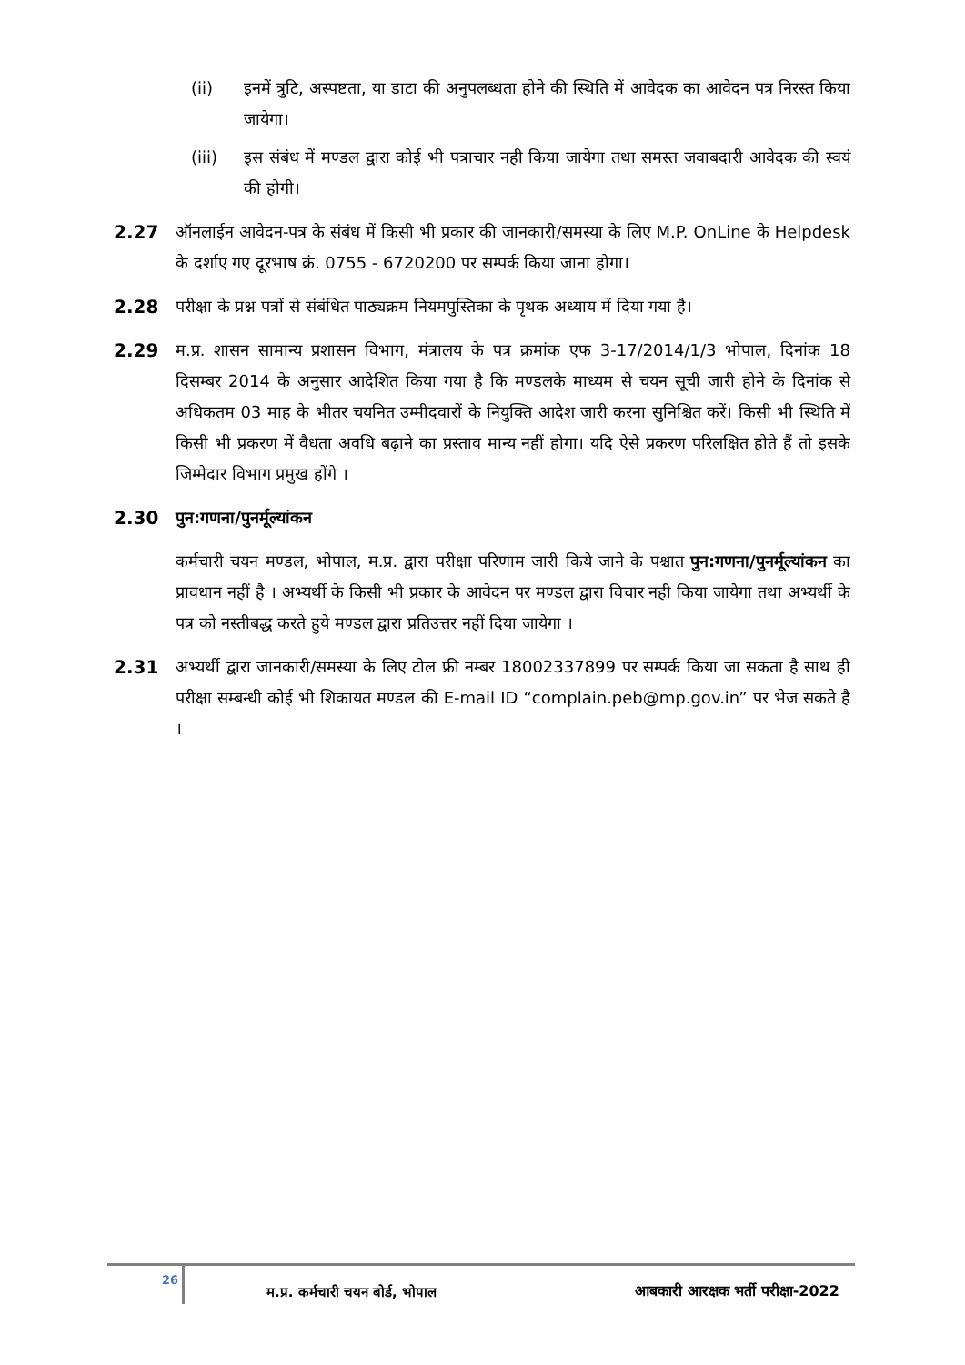(ii) इनमें त्रुटि, अस्पष्टता, या डाटा की अनुपलब्धता होने की स्थिति में आवेदक का आवेदन पत्र निरस्त किया जायेगा।
(iii) इस संबंध में मण्डल द्वारा कोई भी पत्राचार नही किया जायेगा तथा समस्त जवाबदारी आवेदक की स्वयं की होगी।
2.27 ऑनलाईन आवेदन-पत्र के संबंध में किसी भी प्रकार की जानकारी/समस्या के लिए M.P. OnLine के Helpdesk के दर्शाए गए दूरभाष क्रं. 0755 - 6720200 पर सम्पर्क किया जाना होगा।
2.28 परीक्षा के प्रश्न पत्रों से संबंधित पाठ्यक्रम नियमपुस्तिका के पृथक अध्याय में दिया गया है।
2.29 म.प्र. शासन सामान्य प्रशासन विभाग, मंत्रालय के पत्र क्रमांक एफ 3-17/2014/1/3 भोपाल, दिनांक 18 दिसम्बर 2014 के अनुसार आदेशित किया गया है कि मण्डलके माध्यम से चयन सूची जारी होने के दिनांक से अधिकतम 03 माह के भीतर चयनित उम्मीदवारों के नियुक्ति आदेश जारी करना सुनिश्चित करें। किसी भी स्थिति में किसी भी प्रकरण में वैधता अवधि बढ़ाने का प्रस्ताव मान्य नहीं होगा। यदि ऐसे प्रकरण परिलक्षित होते हैं तो इसके जिम्मेदार विभाग प्रमुख होंगे ।
2.30 पुन:गणना/पुनर्मूल्यांकन
कर्मचारी चयन मण्डल, भोपाल, म.प्र. द्वारा परीक्षा परिणाम जारी किये जाने के पश्चात पुन:गणना/पुनर्मूल्यांकन का प्रावधान नहीं है । अभ्यर्थी के किसी भी प्रकार के आवेदन पर मण्डल द्वारा विचार नही किया जायेगा तथा अभ्यर्थी के पत्र को नस्तीबद्ध करते हुये मण्डल द्वारा प्रतिउत्तर नहीं दिया जायेगा ।
2.31 अभ्यर्थी द्वारा जानकारी/समस्या के लिए टोल फ्री नम्बर 18002337899 पर सम्पर्क किया जा सकता है साथ ही परीक्षा सम्बन्धी कोई भी शिकायत मण्डल की E-mail ID “complain.peb@mp.gov.in” पर भेज सकते है ।
26
म.प्र. कर्मचारी चयन बोर्ड, भोपाल आबकारी आरक्षक भर्ती परीक्षा-2022